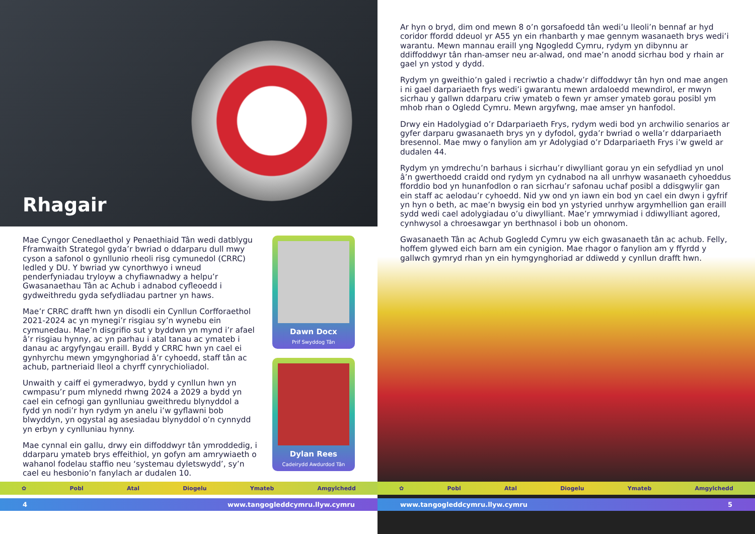Rhagair
Mae Cyngor Cenedlaethol y Penaethiaid Tân wedi datblygu Fframwaith Strategol gyda’r bwriad o ddarparu dull mwy cyson a safonol o gynllunio rheoli risg cymunedol (CRRC) ledled y DU. Y bwriad yw cynorthwyo i wneud penderfyniadau tryloyw a chyfiawnadwy a helpu’r Gwasanaethau Tân ac Achub i adnabod cyfleoedd i gydweithredu gyda sefydliadau partner yn haws.
Mae’r CRRC drafft hwn yn disodli ein Cynllun Corfforaethol 2021-2024 ac yn mynegi’r risgiau sy’n wynebu ein cymunedau. Mae’n disgrifio sut y byddwn yn mynd i’r afael â’r risgiau hynny, ac yn parhau i atal tanau ac ymateb i danau ac argyfyngau eraill. Bydd y CRRC hwn yn cael ei gynhyrchu mewn ymgynghoriad â’r cyhoedd, staff tân ac achub, partneriaid lleol a chyrff cynrychioliadol.
Unwaith y caiff ei gymeradwyo, bydd y cynllun hwn yn cwmpasu’r pum mlynedd rhwng 2024 a 2029 a bydd yn cael ein cefnogi gan gynlluniau gweithredu blynyddol a fydd yn nodi’r hyn rydym yn anelu i’w gyflawni bob blwyddyn, yn ogystal ag asesiadau blynyddol o’n cynnydd yn erbyn y cynlluniau hynny.
Mae cynnal ein gallu, drwy ein diffoddwyr tân ymroddedig, i ddarparu ymateb brys effeithiol, yn gofyn am amrywiaeth o wahanol fodelau staffio neu ‘systemau dyletswydd’, sy’n cael eu hesbonio’n fanylach ar dudalen 10.
Dawn Docx
Prif Swyddog Tân
Dylan Rees
Cadeirydd Awdurdod Tân
✿ Pobl Atal Diogelu Ymateb Amgylchedd
4 www.tangogleddcymru.llyw.cymru
Ar hyn o bryd, dim ond mewn 8 o’n gorsafoedd tân wedi’u lleoli’n bennaf ar hyd coridor ffordd ddeuol yr A55 yn ein rhanbarth y mae gennym wasanaeth brys wedi’i warantu. Mewn mannau eraill yng Ngogledd Cymru, rydym yn dibynnu ar ddiffoddwyr tân rhan-amser neu ar-alwad, ond mae’n anodd sicrhau bod y rhain ar gael yn ystod y dydd.
Rydym yn gweithio’n galed i recriwtio a chadw’r diffoddwyr tân hyn ond mae angen i ni gael darpariaeth frys wedi’i gwarantu mewn ardaloedd mewndirol, er mwyn sicrhau y gallwn ddarparu criw ymateb o fewn yr amser ymateb gorau posibl ym mhob rhan o Ogledd Cymru. Mewn argyfwng, mae amser yn hanfodol.
Drwy ein Hadolygiad o’r Ddarpariaeth Frys, rydym wedi bod yn archwilio senarios ar gyfer darparu gwasanaeth brys yn y dyfodol, gyda’r bwriad o wella’r ddarpariaeth bresennol. Mae mwy o fanylion am yr Adolygiad o’r Ddarpariaeth Frys i’w gweld ar dudalen 44.
Rydym yn ymdrechu’n barhaus i sicrhau’r diwylliant gorau yn ein sefydliad yn unol â’n gwerthoedd craidd ond rydym yn cydnabod na all unrhyw wasanaeth cyhoeddus fforddio bod yn hunanfodlon o ran sicrhau’r safonau uchaf posibl a ddisgwylir gan ein staff ac aelodau’r cyhoedd. Nid yw ond yn iawn ein bod yn cael ein dwyn i gyfrif yn hyn o beth, ac mae’n bwysig ein bod yn ystyried unrhyw argymhellion gan eraill sydd wedi cael adolygiadau o’u diwylliant. Mae’r ymrwymiad i ddiwylliant agored, cynhwysol a chroesawgar yn berthnasol i bob un ohonom.
Gwasanaeth Tân ac Achub Gogledd Cymru yw eich gwasanaeth tân ac achub. Felly, hoffem glywed eich barn am ein cynigion. Mae rhagor o fanylion am y ffyrdd y gallwch gymryd rhan yn ein hymgynghoriad ar ddiwedd y cynllun drafft hwn.
✿ Pobl Atal Diogelu Ymateb Amgylchedd
www.tangogleddcymru.llyw.cymru 5